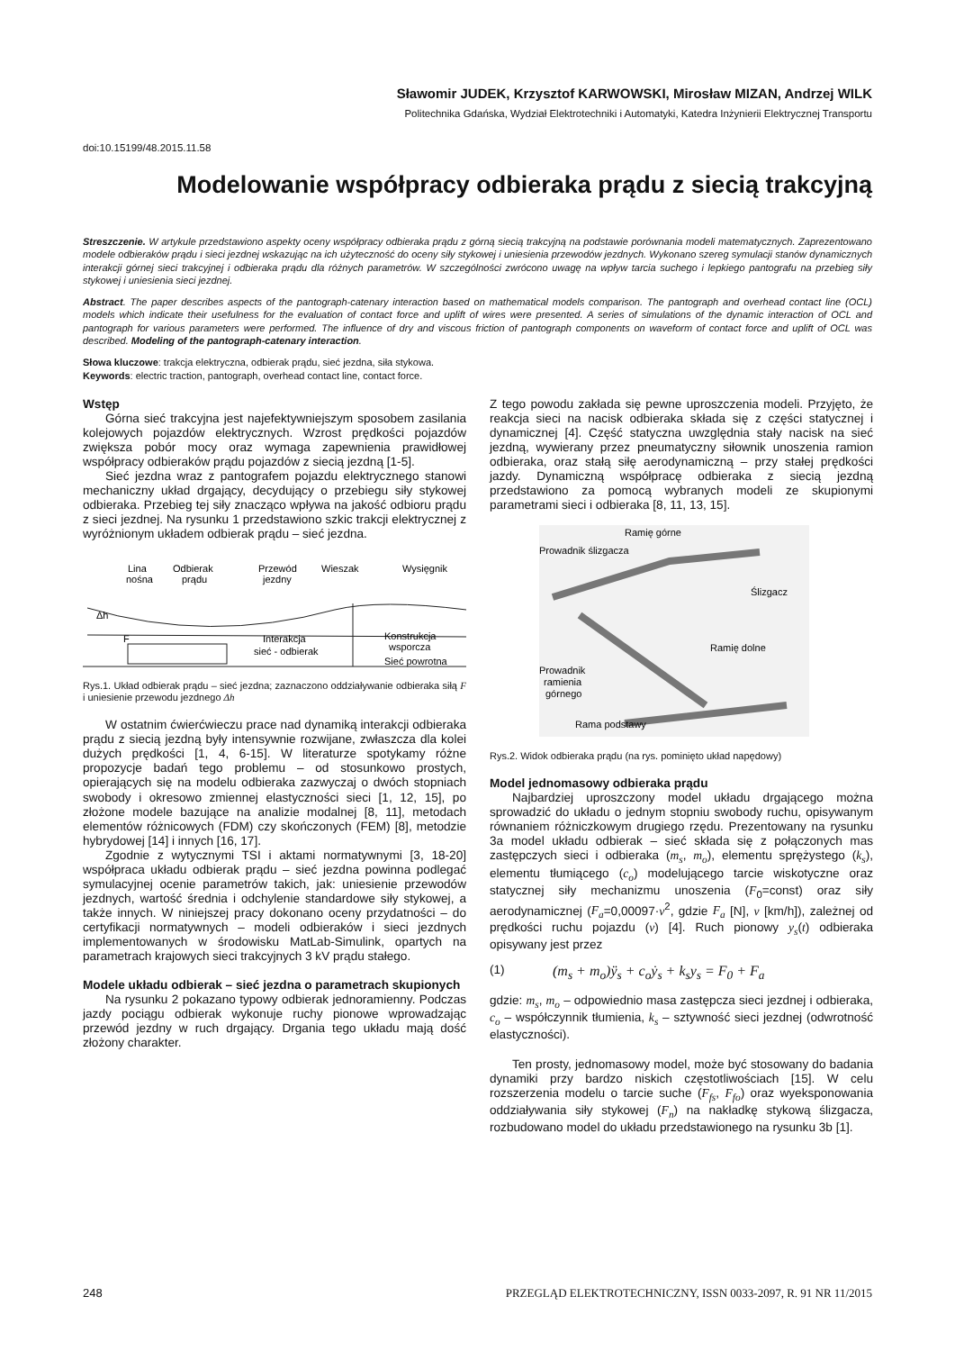Sławomir JUDEK, Krzysztof KARWOWSKI, Mirosław MIZAN, Andrzej WILK
Politechnika Gdańska, Wydział Elektrotechniki i Automatyki, Katedra Inżynierii Elektrycznej Transportu
doi:10.15199/48.2015.11.58
Modelowanie współpracy odbieraka prądu z siecią trakcyjną
Streszczenie. W artykule przedstawiono aspekty oceny współpracy odbieraka prądu z górną siecią trakcyjną na podstawie porównania modeli matematycznych. Zaprezentowano modele odbieraków prądu i sieci jezdnej wskazując na ich użyteczność do oceny siły stykowej i uniesienia przewodów jezdnych. Wykonano szereg symulacji stanów dynamicznych interakcji górnej sieci trakcyjnej i odbieraka prądu dla różnych parametrów. W szczególności zwrócono uwagę na wpływ tarcia suchego i lepkiego pantografu na przebieg siły stykowej i uniesienia sieci jezdnej.
Abstract. The paper describes aspects of the pantograph-catenary interaction based on mathematical models comparison. The pantograph and overhead contact line (OCL) models which indicate their usefulness for the evaluation of contact force and uplift of wires were presented. A series of simulations of the dynamic interaction of OCL and pantograph for various parameters were performed. The influence of dry and viscous friction of pantograph components on waveform of contact force and uplift of OCL was described. Modeling of the pantograph-catenary interaction.
Słowa kluczowe: trakcja elektryczna, odbierak prądu, sieć jezdna, siła stykowa.
Keywords: electric traction, pantograph, overhead contact line, contact force.
Wstęp
Górna sieć trakcyjna jest najefektywniejszym sposobem zasilania kolejowych pojazdów elektrycznych. Wzrost prędkości pojazdów zwiększa pobór mocy oraz wymaga zapewnienia prawidłowej współpracy odbieraków prądu pojazdów z siecią jezdną [1-5].
Sieć jezdna wraz z pantografem pojazdu elektrycznego stanowi mechaniczny układ drgający, decydujący o przebiegu siły stykowej odbieraka. Przebieg tej siły znacząco wpływa na jakość odbioru prądu z sieci jezdnej. Na rysunku 1 przedstawiono szkic trakcji elektrycznej z wyróżnionym układem odbierak prądu – sieć jezdna.
Lina
nośna
Odbierak
prądu
Przewód
jezdny
Wieszak
Wysięgnik
Δh
F
Interakcja
sieć - odbierak
Konstrukcja
wsporcza
Sieć powrotna
Rys.1. Układ odbierak prądu – sieć jezdna; zaznaczono oddziaływanie odbieraka siłą F i uniesienie przewodu jezdnego Δh
W ostatnim ćwierćwieczu prace nad dynamiką interakcji odbieraka prądu z siecią jezdną były intensywnie rozwijane, zwłaszcza dla kolei dużych prędkości [1, 4, 6-15]. W literaturze spotykamy różne propozycje badań tego problemu – od stosunkowo prostych, opierających się na modelu odbieraka zazwyczaj o dwóch stopniach swobody i okresowo zmiennej elastyczności sieci [1, 12, 15], po złożone modele bazujące na analizie modalnej [8, 11], metodach elementów różnicowych (FDM) czy skończonych (FEM) [8], metodzie hybrydowej [14] i innych [16, 17].
Zgodnie z wytycznymi TSI i aktami normatywnymi [3, 18-20] współpraca układu odbierak prądu – sieć jezdna powinna podlegać symulacyjnej ocenie parametrów takich, jak: uniesienie przewodów jezdnych, wartość średnia i odchylenie standardowe siły stykowej, a także innych. W niniejszej pracy dokonano oceny przydatności – do certyfikacji normatywnych – modeli odbieraków i sieci jezdnych implementowanych w środowisku MatLab-Simulink, opartych na parametrach krajowych sieci trakcyjnych 3 kV prądu stałego.
Modele układu odbierak – sieć jezdna o parametrach skupionych
Na rysunku 2 pokazano typowy odbierak jednoramienny. Podczas jazdy pociągu odbierak wykonuje ruchy pionowe wprowadzając przewód jezdny w ruch drgający. Drgania tego układu mają dość złożony charakter.
Z tego powodu zakłada się pewne uproszczenia modeli. Przyjęto, że reakcja sieci na nacisk odbieraka składa się z części statycznej i dynamicznej [4]. Część statyczna uwzględnia stały nacisk na sieć jezdną, wywierany przez pneumatyczny siłownik unoszenia ramion odbieraka, oraz stałą siłę aerodynamiczną – przy stałej prędkości jazdy. Dynamiczną współpracę odbieraka z siecią jezdną przedstawiono za pomocą wybranych modeli ze skupionymi parametrami sieci i odbieraka [8, 11, 13, 15].
Ramię górne
Prowadnik ślizgacza
Ślizgacz
Ramię dolne
Prowadnik
ramienia
górnego
Rama podstawy
Rys.2. Widok odbieraka prądu (na rys. pominięto układ napędowy)
Model jednomasowy odbieraka prądu
Najbardziej uproszczony model układu drgającego można sprowadzić do układu o jednym stopniu swobody ruchu, opisywanym równaniem różniczkowym drugiego rzędu. Prezentowany na rysunku 3a model układu odbierak – sieć składa się z połączonych mas zastępczych sieci i odbieraka (m<sub>s</sub>, m<sub>o</sub>), elementu sprężystego (k<sub>s</sub>), elementu tłumiącego (c<sub>o</sub>) modelującego tarcie wiskotyczne oraz statycznej siły mechanizmu unoszenia (F<sub>0</sub>=const) oraz siły aerodynamicznej (F<sub>a</sub>=0,00097·v<sup>2</sup>, gdzie F<sub>a</sub> [N], v [km/h]), zależnej od prędkości ruchu pojazdu (v) [4]. Ruch pionowy y<sub>s</sub>(t) odbieraka opisywany jest przez
(1) (m<sub>s</sub> + m<sub>o</sub>)ÿ<sub>s</sub> + c<sub>o</sub>ẏ<sub>s</sub> + k<sub>s</sub>y<sub>s</sub> = F<sub>0</sub> + F<sub>a</sub>
gdzie: m<sub>s</sub>, m<sub>o</sub> – odpowiednio masa zastępcza sieci jezdnej i odbieraka, c<sub>o</sub> – współczynnik tłumienia, k<sub>s</sub> – sztywność sieci jezdnej (odwrotność elastyczności).
Ten prosty, jednomasowy model, może być stosowany do badania dynamiki przy bardzo niskich częstotliwościach [15]. W celu rozszerzenia modelu o tarcie suche (F<sub>fs</sub>, F<sub>fo</sub>) oraz wyeksponowania oddziaływania siły stykowej (F<sub>n</sub>) na nakładkę stykową ślizgacza, rozbudowano model do układu przedstawionego na rysunku 3b [1].
248 PRZEGLĄD ELEKTROTECHNICZNY, ISSN 0033-2097, R. 91 NR 11/2015